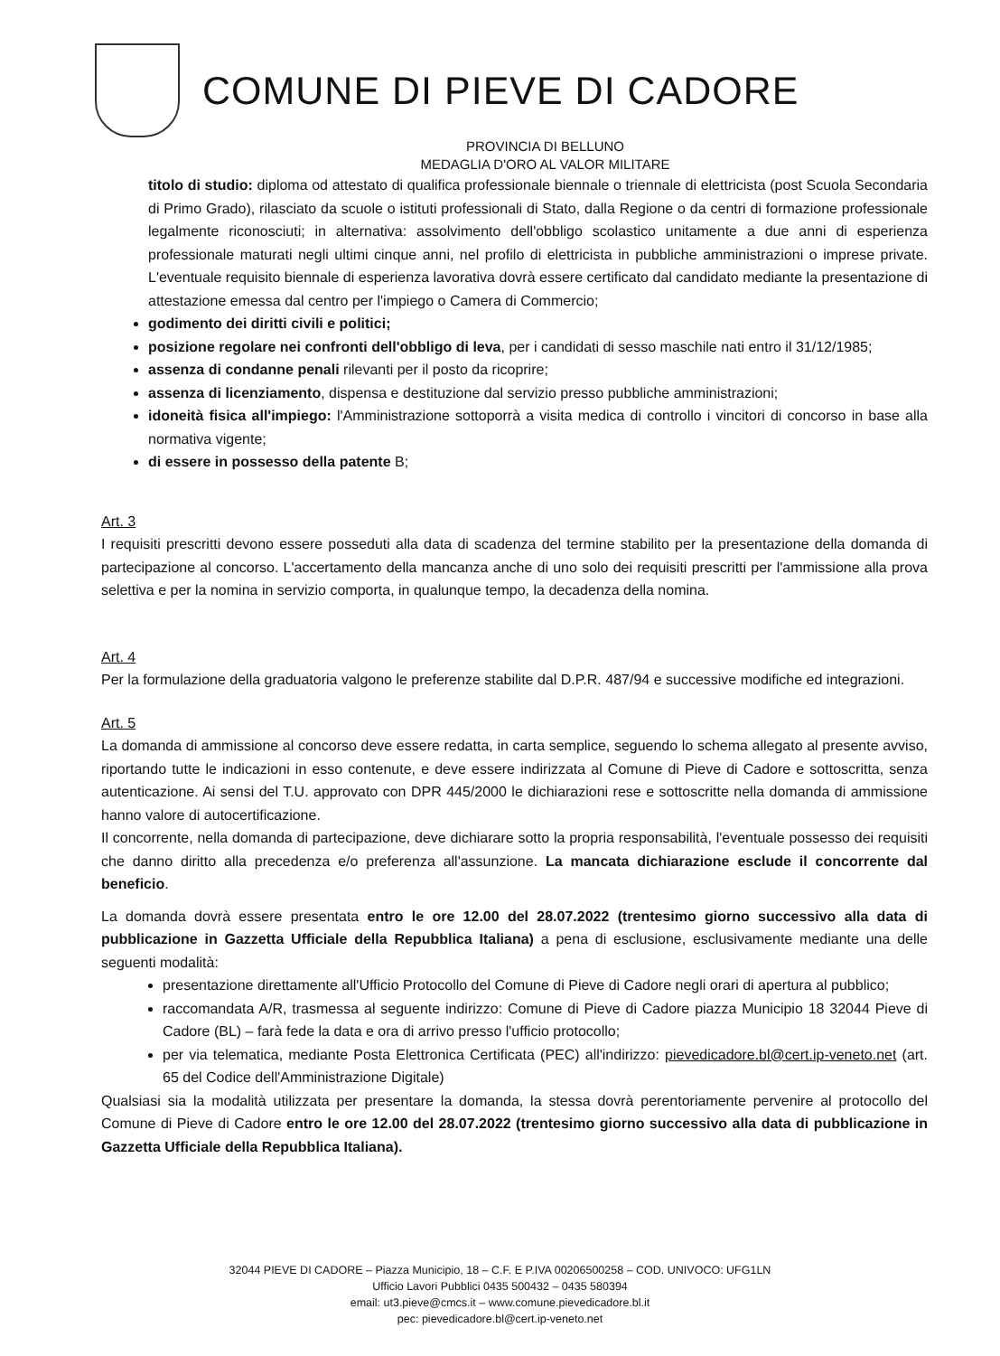COMUNE DI PIEVE DI CADORE
PROVINCIA DI BELLUNO
MEDAGLIA D'ORO AL VALOR MILITARE
titolo di studio: diploma od attestato di qualifica professionale biennale o triennale di elettricista (post Scuola Secondaria di Primo Grado), rilasciato da scuole o istituti professionali di Stato, dalla Regione o da centri di formazione professionale legalmente riconosciuti; in alternativa: assolvimento dell'obbligo scolastico unitamente a due anni di esperienza professionale maturati negli ultimi cinque anni, nel profilo di elettricista in pubbliche amministrazioni o imprese private. L'eventuale requisito biennale di esperienza lavorativa dovrà essere certificato dal candidato mediante la presentazione di attestazione emessa dal centro per l'impiego o Camera di Commercio;
godimento dei diritti civili e politici;
posizione regolare nei confronti dell'obbligo di leva, per i candidati di sesso maschile nati entro il 31/12/1985;
assenza di condanne penali rilevanti per il posto da ricoprire;
assenza di licenziamento, dispensa e destituzione dal servizio presso pubbliche amministrazioni;
idoneità fisica all'impiego: l'Amministrazione sottoporrà a visita medica di controllo i vincitori di concorso in base alla normativa vigente;
di essere in possesso della patente B;
Art. 3
I requisiti prescritti devono essere posseduti alla data di scadenza del termine stabilito per la presentazione della domanda di partecipazione al concorso. L'accertamento della mancanza anche di uno solo dei requisiti prescritti per l'ammissione alla prova selettiva e per la nomina in servizio comporta, in qualunque tempo, la decadenza della nomina.
Art. 4
Per la formulazione della graduatoria valgono le preferenze stabilite dal D.P.R. 487/94 e successive modifiche ed integrazioni.
Art. 5
La domanda di ammissione al concorso deve essere redatta, in carta semplice, seguendo lo schema allegato al presente avviso, riportando tutte le indicazioni in esso contenute, e deve essere indirizzata al Comune di Pieve di Cadore e sottoscritta, senza autenticazione. Ai sensi del T.U. approvato con DPR 445/2000 le dichiarazioni rese e sottoscritte nella domanda di ammissione hanno valore di autocertificazione.
Il concorrente, nella domanda di partecipazione, deve dichiarare sotto la propria responsabilità, l'eventuale possesso dei requisiti che danno diritto alla precedenza e/o preferenza all'assunzione. La mancata dichiarazione esclude il concorrente dal beneficio.
La domanda dovrà essere presentata entro le ore 12.00 del 28.07.2022 (trentesimo giorno successivo alla data di pubblicazione in Gazzetta Ufficiale della Repubblica Italiana) a pena di esclusione, esclusivamente mediante una delle seguenti modalità:
presentazione direttamente all'Ufficio Protocollo del Comune di Pieve di Cadore negli orari di apertura al pubblico;
raccomandata A/R, trasmessa al seguente indirizzo: Comune di Pieve di Cadore piazza Municipio 18 32044 Pieve di Cadore (BL) – farà fede la data e ora di arrivo presso l'ufficio protocollo;
per via telematica, mediante Posta Elettronica Certificata (PEC) all'indirizzo: pievedicadore.bl@cert.ip-veneto.net (art. 65 del Codice dell'Amministrazione Digitale)
Qualsiasi sia la modalità utilizzata per presentare la domanda, la stessa dovrà perentoriamente pervenire al protocollo del Comune di Pieve di Cadore entro le ore 12.00 del 28.07.2022 (trentesimo giorno successivo alla data di pubblicazione in Gazzetta Ufficiale della Repubblica Italiana).
32044 PIEVE DI CADORE – Piazza Municipio, 18 – C.F. E P.IVA 00206500258 – COD. UNIVOCO: UFG1LN
Ufficio Lavori Pubblici 0435 500432 – 0435 580394
email: ut3.pieve@cmcs.it – www.comune.pievedicadore.bl.it
pec: pievedicadore.bl@cert.ip-veneto.net